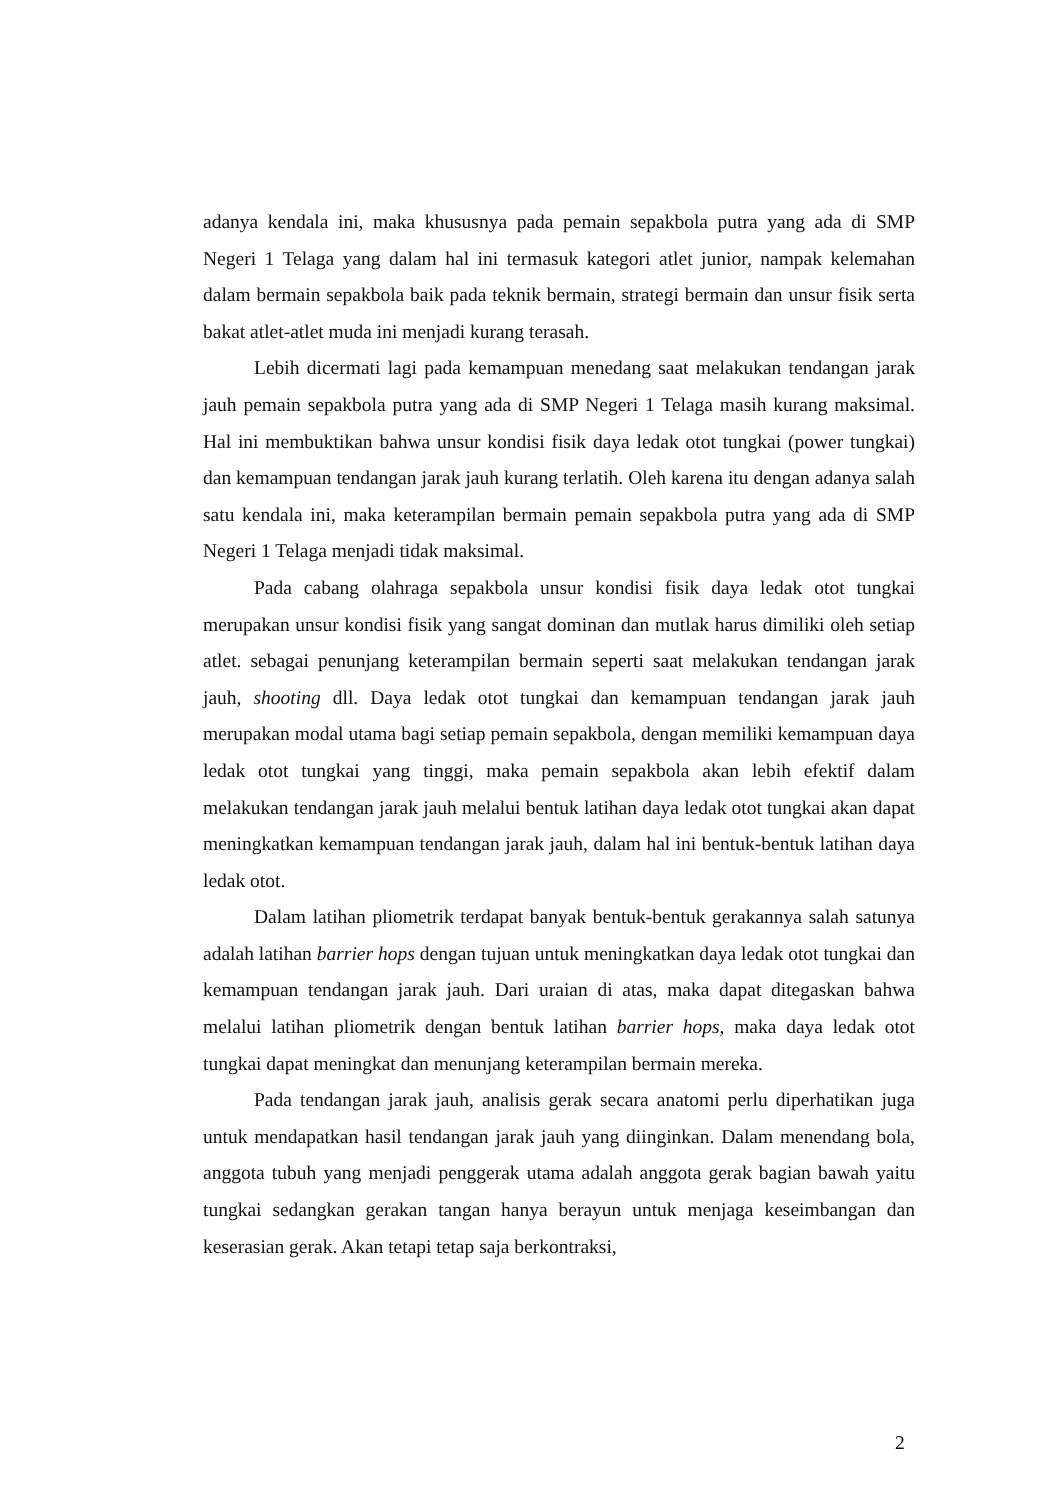adanya kendala ini, maka khususnya pada pemain sepakbola putra yang ada di SMP Negeri 1 Telaga yang dalam hal ini termasuk kategori atlet junior, nampak kelemahan dalam bermain sepakbola baik pada teknik bermain, strategi bermain dan unsur fisik serta bakat atlet-atlet muda ini menjadi kurang terasah.
Lebih dicermati lagi pada kemampuan menedang saat melakukan tendangan jarak jauh pemain sepakbola putra yang ada di SMP Negeri 1 Telaga masih kurang maksimal. Hal ini membuktikan bahwa unsur kondisi fisik daya ledak otot tungkai (power tungkai) dan kemampuan tendangan jarak jauh kurang terlatih. Oleh karena itu dengan adanya salah satu kendala ini, maka keterampilan bermain pemain sepakbola putra yang ada di SMP Negeri 1 Telaga menjadi tidak maksimal.
Pada cabang olahraga sepakbola unsur kondisi fisik daya ledak otot tungkai merupakan unsur kondisi fisik yang sangat dominan dan mutlak harus dimiliki oleh setiap atlet. sebagai penunjang keterampilan bermain seperti saat melakukan tendangan jarak jauh, shooting dll. Daya ledak otot tungkai dan kemampuan tendangan jarak jauh merupakan modal utama bagi setiap pemain sepakbola, dengan memiliki kemampuan daya ledak otot tungkai yang tinggi, maka pemain sepakbola akan lebih efektif dalam melakukan tendangan jarak jauh melalui bentuk latihan daya ledak otot tungkai akan dapat meningkatkan kemampuan tendangan jarak jauh, dalam hal ini bentuk-bentuk latihan daya ledak otot.
Dalam latihan pliometrik terdapat banyak bentuk-bentuk gerakannya salah satunya adalah latihan barrier hops dengan tujuan untuk meningkatkan daya ledak otot tungkai dan kemampuan tendangan jarak jauh. Dari uraian di atas, maka dapat ditegaskan bahwa melalui latihan pliometrik dengan bentuk latihan barrier hops, maka daya ledak otot tungkai dapat meningkat dan menunjang keterampilan bermain mereka.
Pada tendangan jarak jauh, analisis gerak secara anatomi perlu diperhatikan juga untuk mendapatkan hasil tendangan jarak jauh yang diinginkan. Dalam menendang bola, anggota tubuh yang menjadi penggerak utama adalah anggota gerak bagian bawah yaitu tungkai sedangkan gerakan tangan hanya berayun untuk menjaga keseimbangan dan keserasian gerak. Akan tetapi tetap saja berkontraksi,
2